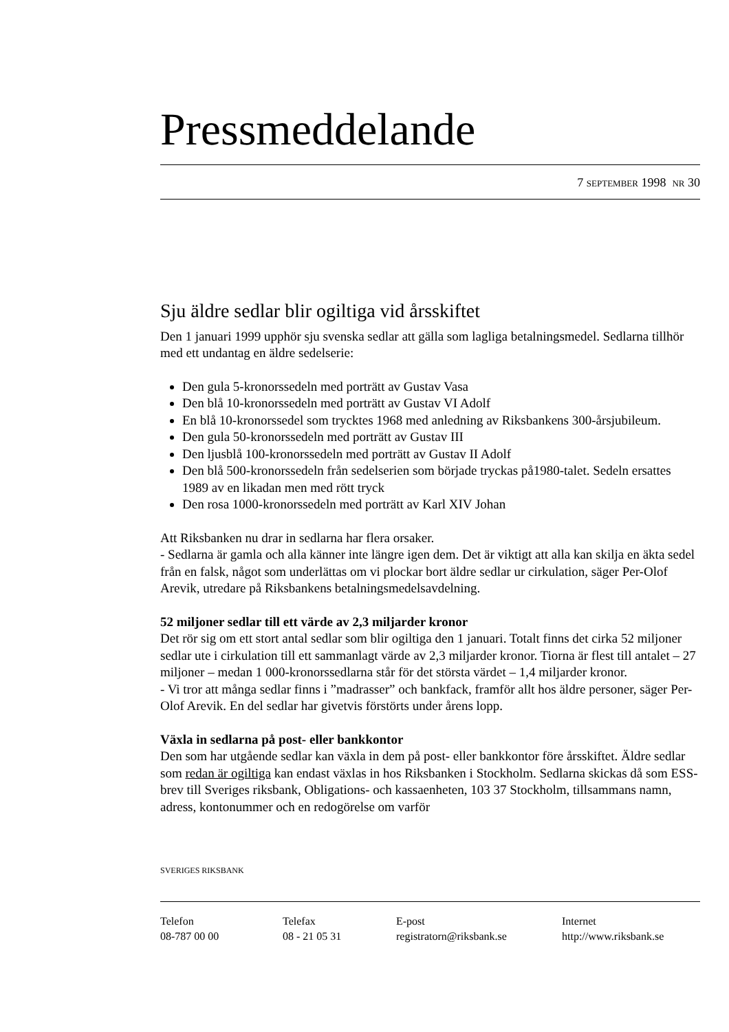Pressmeddelande
7 SEPTEMBER 1998 NR 30
Sju äldre sedlar blir ogiltiga vid årsskiftet
Den 1 januari 1999 upphör sju svenska sedlar att gälla som lagliga betalningsmedel. Sedlarna tillhör med ett undantag en äldre sedelserie:
Den gula 5-kronorssedeln med porträtt av Gustav Vasa
Den blå 10-kronorssedeln med porträtt av Gustav VI Adolf
En blå 10-kronorssedel som trycktes 1968 med anledning av Riksbankens 300-årsjubileum.
Den gula 50-kronorssedeln med porträtt av Gustav III
Den ljusblå 100-kronorssedeln med porträtt av Gustav II Adolf
Den blå 500-kronorssedeln från sedelserien som började tryckas på1980-talet. Sedeln ersattes 1989 av en likadan men med rött tryck
Den rosa 1000-kronorssedeln med porträtt av Karl XIV Johan
Att Riksbanken nu drar in sedlarna har flera orsaker.
- Sedlarna är gamla och alla känner inte längre igen dem. Det är viktigt att alla kan skilja en äkta sedel från en falsk, något som underlättas om vi plockar bort äldre sedlar ur cirkulation, säger Per-Olof Arevik, utredare på Riksbankens betalningsmedelsavdelning.
52 miljoner sedlar till ett värde av 2,3 miljarder kronor
Det rör sig om ett stort antal sedlar som blir ogiltiga den 1 januari. Totalt finns det cirka 52 miljoner sedlar ute i cirkulation till ett sammanlagt värde av 2,3 miljarder kronor. Tiorna är flest till antalet – 27 miljoner – medan 1 000-kronorssedlarna står för det största värdet – 1,4 miljarder kronor.
- Vi tror att många sedlar finns i ”madrasser” och bankfack, framför allt hos äldre personer, säger Per-Olof Arevik. En del sedlar har givetvis förstörts under årens lopp.
Växla in sedlarna på post- eller bankkontor
Den som har utgående sedlar kan växla in dem på post- eller bankkontor före årsskiftet. Äldre sedlar som redan är ogiltiga kan endast växlas in hos Riksbanken i Stockholm. Sedlarna skickas då som ESS-brev till Sveriges riksbank, Obligations- och kassaenheten, 103 37 Stockholm, tillsammans namn, adress, kontonummer och en redogörelse om varför
SVERIGES RIKSBANK
Telefon
08-787 00 00
Telefax
08 - 21 05 31
E-post
registratorn@riksbank.se
Internet
http://www.riksbank.se